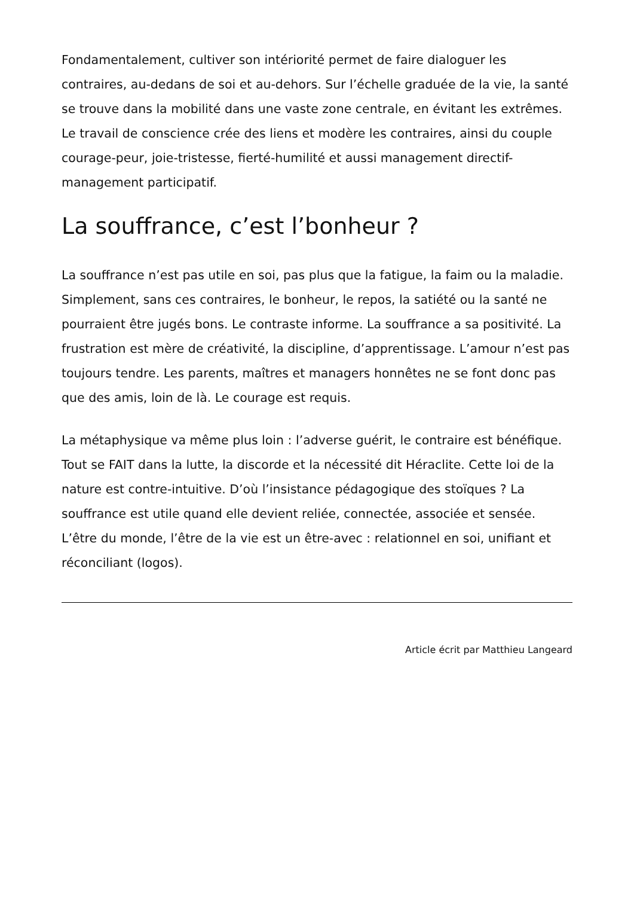Fondamentalement, cultiver son intériorité permet de faire dialoguer les contraires, au-dedans de soi et au-dehors. Sur l’échelle graduée de la vie, la santé se trouve dans la mobilité dans une vaste zone centrale, en évitant les extrêmes. Le travail de conscience crée des liens et modère les contraires, ainsi du couple courage-peur, joie-tristesse, fierté-humilité et aussi management directif-management participatif.
La souffrance, c’est l’bonheur ?
La souffrance n’est pas utile en soi, pas plus que la fatigue, la faim ou la maladie. Simplement, sans ces contraires, le bonheur, le repos, la satiété ou la santé ne pourraient être jugés bons. Le contraste informe. La souffrance a sa positivité. La frustration est mère de créativité, la discipline, d’apprentissage. L’amour n’est pas toujours tendre. Les parents, maîtres et managers honnêtes ne se font donc pas que des amis, loin de là. Le courage est requis.
La métaphysique va même plus loin : l’adverse guérit, le contraire est bénéfique. Tout se FAIT dans la lutte, la discorde et la nécessité dit Héraclite. Cette loi de la nature est contre-intuitive. D’où l’insistance pédagogique des stoïques ? La souffrance est utile quand elle devient reliée, connectée, associée et sensée. L’être du monde, l’être de la vie est un être-avec : relationnel en soi, unifiant et réconciliant (logos).
Article écrit par Matthieu Langeard